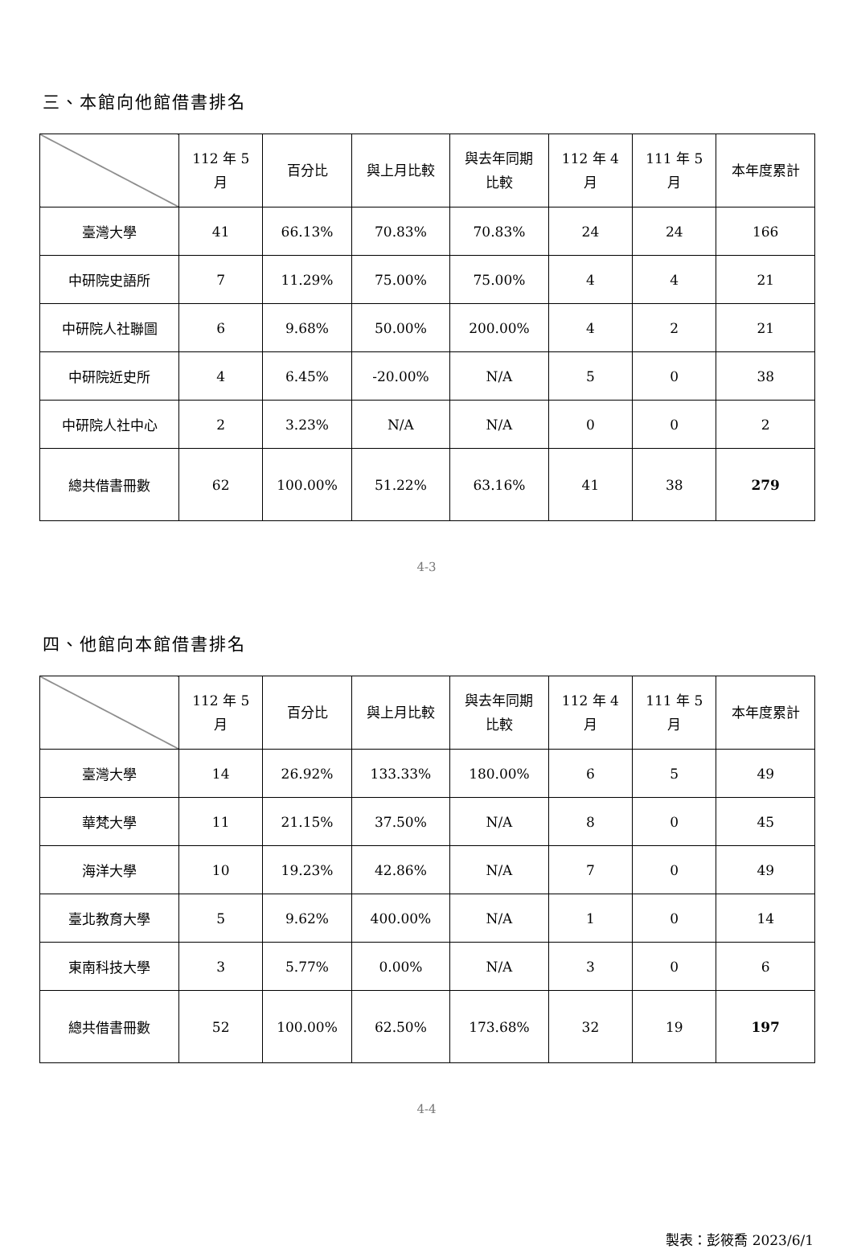三、本館向他館借書排名
| | 112 年 5 月 | 百分比 | 與上月比較 | 與去年同期 比較 | 112 年 4 月 | 111 年 5 月 | 本年度累計 |
| --- | --- | --- | --- | --- | --- | --- | --- |
| 臺灣大學 | 41 | 66.13% | 70.83% | 70.83% | 24 | 24 | 166 |
| 中研院史語所 | 7 | 11.29% | 75.00% | 75.00% | 4 | 4 | 21 |
| 中研院人社聯圖 | 6 | 9.68% | 50.00% | 200.00% | 4 | 2 | 21 |
| 中研院近史所 | 4 | 6.45% | -20.00% | N/A | 5 | 0 | 38 |
| 中研院人社中心 | 2 | 3.23% | N/A | N/A | 0 | 0 | 2 |
| 總共借書冊數 | 62 | 100.00% | 51.22% | 63.16% | 41 | 38 | 279 |
4-3
四、他館向本館借書排名
| | 112 年 5 月 | 百分比 | 與上月比較 | 與去年同期 比較 | 112 年 4 月 | 111 年 5 月 | 本年度累計 |
| --- | --- | --- | --- | --- | --- | --- | --- |
| 臺灣大學 | 14 | 26.92% | 133.33% | 180.00% | 6 | 5 | 49 |
| 華梵大學 | 11 | 21.15% | 37.50% | N/A | 8 | 0 | 45 |
| 海洋大學 | 10 | 19.23% | 42.86% | N/A | 7 | 0 | 49 |
| 臺北教育大學 | 5 | 9.62% | 400.00% | N/A | 1 | 0 | 14 |
| 東南科技大學 | 3 | 5.77% | 0.00% | N/A | 3 | 0 | 6 |
| 總共借書冊數 | 52 | 100.00% | 62.50% | 173.68% | 32 | 19 | 197 |
4-4
製表：彭筱喬 2023/6/1